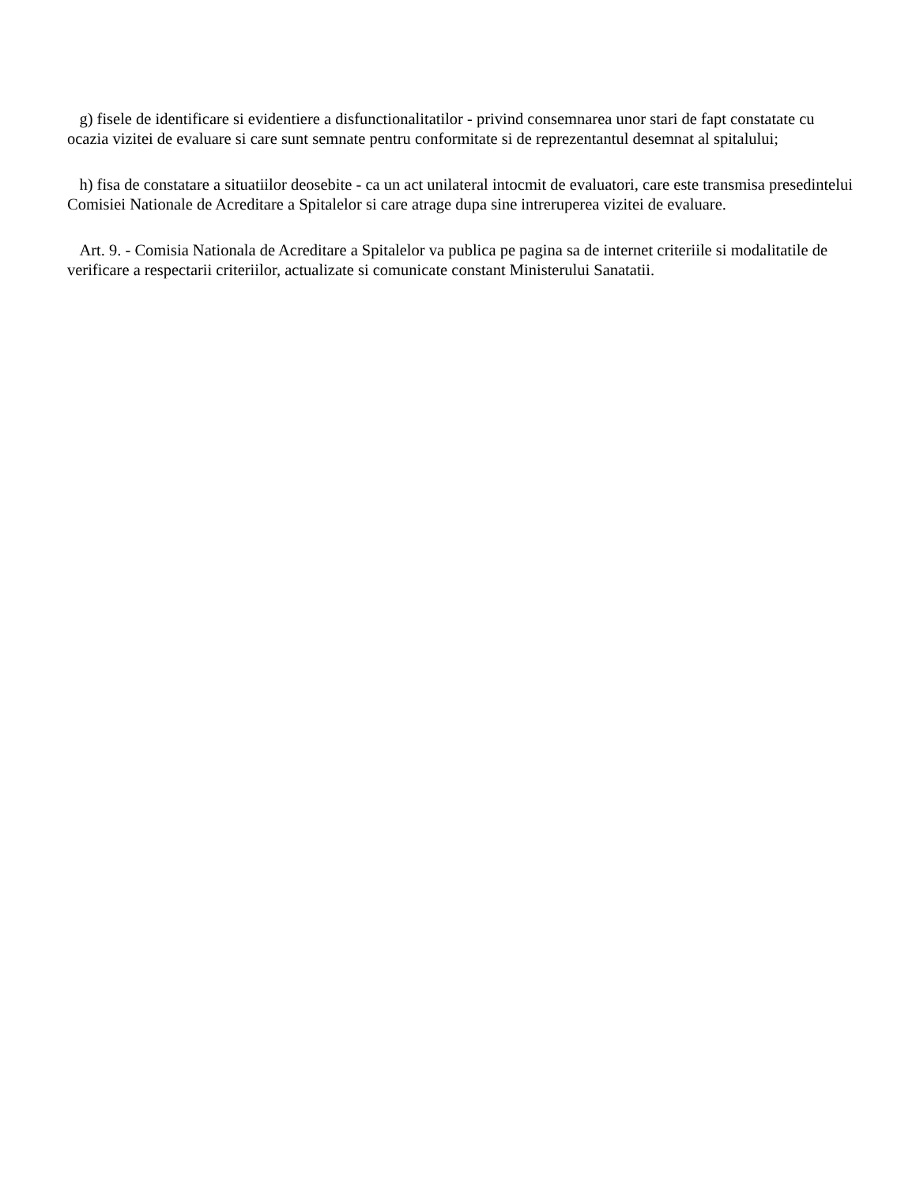g) fisele de identificare si evidentiere a disfunctionalitatilor - privind consemnarea unor stari de fapt constatate cu ocazia vizitei de evaluare si care sunt semnate pentru conformitate si de reprezentantul desemnat al spitalului;
h) fisa de constatare a situatiilor deosebite - ca un act unilateral intocmit de evaluatori, care este transmisa presedintelui Comisiei Nationale de Acreditare a Spitalelor si care atrage dupa sine intreruperea vizitei de evaluare.
Art. 9. - Comisia Nationala de Acreditare a Spitalelor va publica pe pagina sa de internet criteriile si modalitatile de verificare a respectarii criteriilor, actualizate si comunicate constant Ministerului Sanatatii.